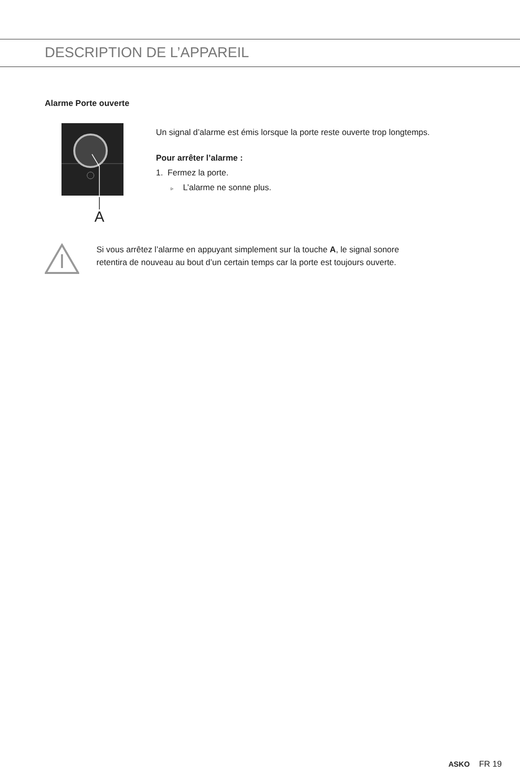DESCRIPTION DE L’APPAREIL
Alarme Porte ouverte
A
Un signal d’alarme est émis lorsque la porte reste ouverte trop longtemps.
Pour arrêter l’alarme :
1. Fermez la porte.
▹ L’alarme ne sonne plus.
Si vous arrêtez l’alarme en appuyant simplement sur la touche A, le signal sonore
retentira de nouveau au bout d’un certain temps car la porte est toujours ouverte.
ASKO FR 19